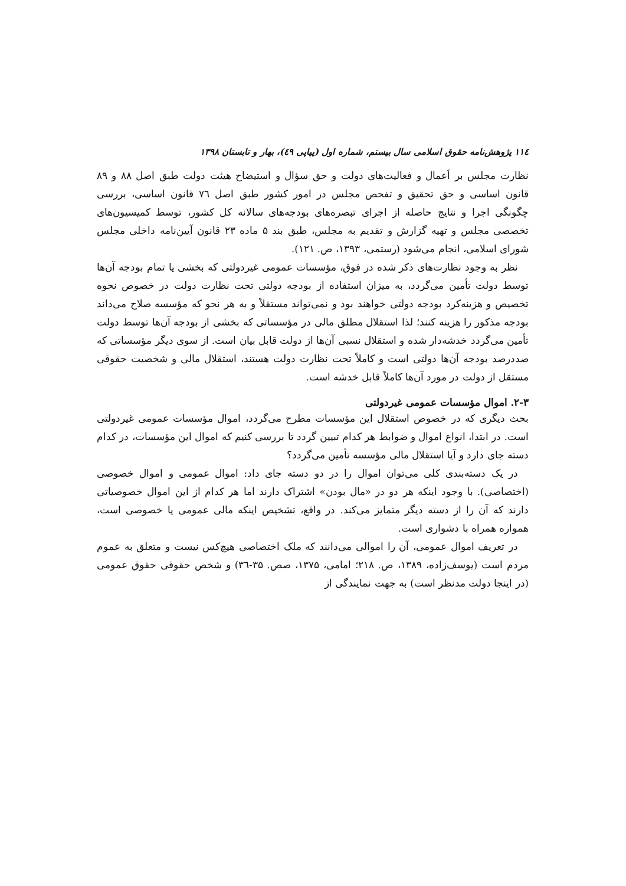۱۱٤ پژوهش‌نامه حقوق اسلامی سال بیستم، شماره اول (پیاپی ٤٩)، بهار و تابستان ۱۳۹۸
نظارت مجلس بر اَعمال و فعالیت‌های دولت و حق سؤال و استیضاح هیئت دولت طبق اصل ۸۸ و ۸۹ قانون اساسی و حق تحقیق و تفحص مجلس در امور کشور طبق اصل ۷٦ قانون اساسی، بررسی چگونگی اجرا و نتایج حاصله از اجرای تبصره‌های بودجه‌های سالانه کل کشور، توسط کمیسیون‌های تخصصی مجلس و تهیه گزارش و تقدیم به مجلس، طبق بند ۵ ماده ۲۳ قانون آیین‌نامه داخلی مجلس شورای اسلامی، انجام می‌شود (رستمی، ۱۳۹۳، ص. ۱۲۱).
نظر به وجود نظارت‌های ذکر شده در فوق، مؤسسات عمومی غیردولتی که بخشی یا تمام بودجه آن‌ها توسط دولت تأمین می‌گردد، به میزان استفاده از بودجه دولتی تحت نظارت دولت در خصوص نحوه تخصیص و هزینه‌کرد بودجه دولتی خواهند بود و نمی‌تواند مستقلاً و به هر نحو که مؤسسه صلاح می‌داند بودجه مذکور را هزینه کنند؛ لذا استقلال مطلق مالی در مؤسساتی که بخشی از بودجه آن‌ها توسط دولت تأمین می‌گردد خدشه‌دار شده و استقلال نسبی آن‌ها از دولت قابل بیان است. از سوی دیگر مؤسساتی که صددرصد بودجه آن‌ها دولتی است و کاملاً تحت نظارت دولت هستند، استقلال مالی و شخصیت حقوقی مستقل از دولت در مورد آن‌ها کاملاً قابل خدشه است.
۲-۳. اموال مؤسسات عمومی غیردولتی
بحث دیگری که در خصوص استقلال این مؤسسات مطرح می‌گردد، اموال مؤسسات عمومی غیردولتی است. در ابتدا، انواع اموال و ضوابط هر کدام تبیین گردد تا بررسی کنیم که اموال این مؤسسات، در کدام دسته جای دارد و آیا استقلال مالی مؤسسه تأمین می‌گردد؟
در یک دسته‌بندی کلی می‌توان اموال را در دو دسته جای داد: اموال عمومی و اموال خصوصی (اختصاصی). با وجود اینکه هر دو در «مال بودن» اشتراک دارند اما هر کدام از این اموال خصوصیاتی دارند که آن را از دسته دیگر متمایز می‌کند. در واقع، تشخیص اینکه مالی عمومی یا خصوصی است، همواره همراه با دشواری است.
در تعریف اموال عمومی، آن را اموالی می‌دانند که ملک اختصاصی هیچ‌کس نیست و متعلق به عموم مردم است (یوسف‌زاده، ۱۳۸۹، ص. ۲۱۸؛ امامی، ۱۳۷۵، صص. ۳۵-۳٦) و شخص حقوقی حقوق عمومی (در اینجا دولت مدنظر است) به جهت نمایندگی از